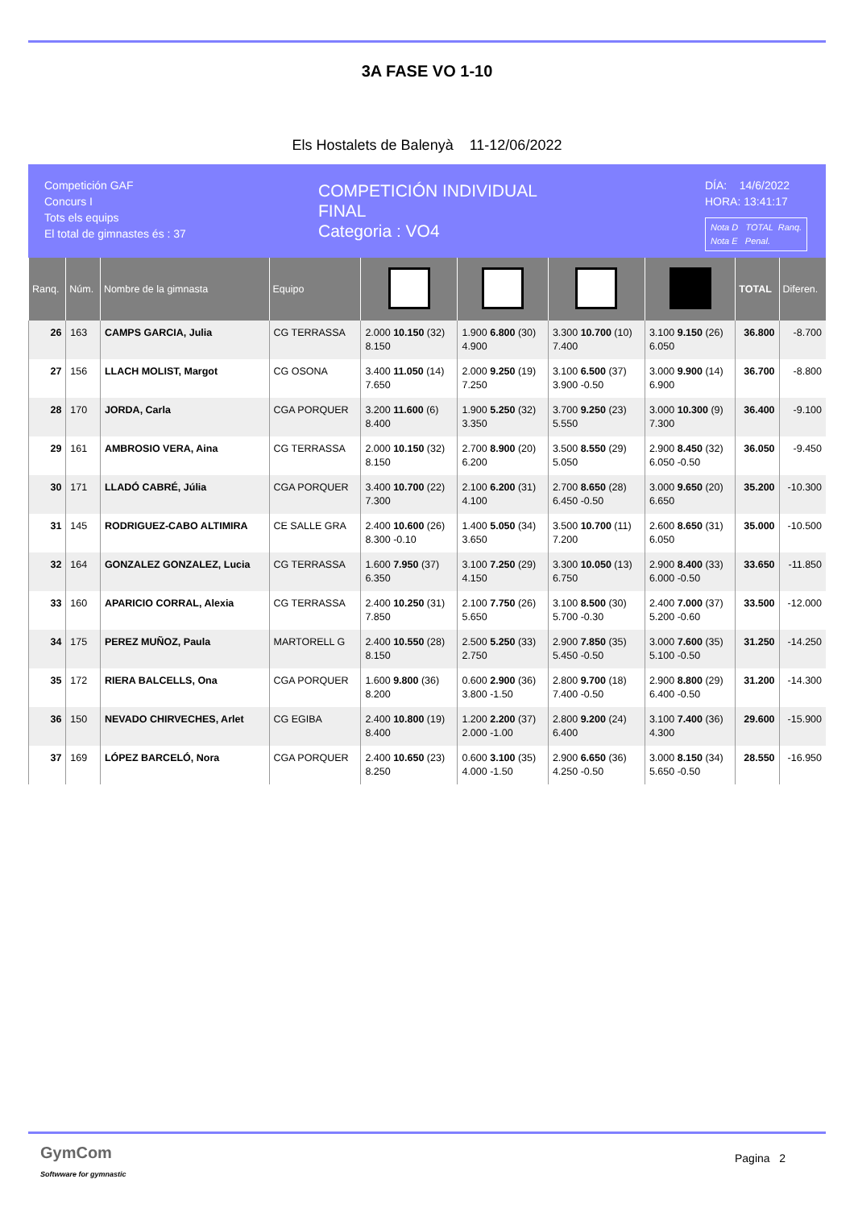3A FASE VO 1-10
Els Hostalets de Balenyà 11-12/06/2022
Competición GAF
Concurs I
Tots els equips
El total de gimnastes és : 37
COMPETICIÓN INDIVIDUAL
FINAL
Categoria : VO4
DÍA: 14/6/2022
HORA: 13:41:17
Nota D TOTAL Ranq.
Nota E Penal.
| Ranq. | Núm. | Nombre de la gimnasta | Equipo | | | | | TOTAL | Diferen. |
| --- | --- | --- | --- | --- | --- | --- | --- | --- | --- |
| 26 | 163 | CAMPS GARCIA, Julia | CG TERRASSA | 2.000 10.150 (32) 8.150 | 1.900 6.800 (30) 4.900 | 3.300 10.700 (10) 7.400 | 3.100 9.150 (26) 6.050 | 36.800 | -8.700 |
| 27 | 156 | LLACH MOLIST, Margot | CG OSONA | 3.400 11.050 (14) 7.650 | 2.000 9.250 (19) 7.250 | 3.100 6.500 (37) 3.900 -0.50 | 3.000 9.900 (14) 6.900 | 36.700 | -8.800 |
| 28 | 170 | JORDA, Carla | CGA PORQUER | 3.200 11.600 (6) 8.400 | 1.900 5.250 (32) 3.350 | 3.700 9.250 (23) 5.550 | 3.000 10.300 (9) 7.300 | 36.400 | -9.100 |
| 29 | 161 | AMBROSIO VERA, Aina | CG TERRASSA | 2.000 10.150 (32) 8.150 | 2.700 8.900 (20) 6.200 | 3.500 8.550 (29) 5.050 | 2.900 8.450 (32) 6.050 -0.50 | 36.050 | -9.450 |
| 30 | 171 | LLADÓ CABRÉ, Júlia | CGA PORQUER | 3.400 10.700 (22) 7.300 | 2.100 6.200 (31) 4.100 | 2.700 8.650 (28) 6.450 -0.50 | 3.000 9.650 (20) 6.650 | 35.200 | -10.300 |
| 31 | 145 | RODRIGUEZ-CABO ALTIMIRA | CE SALLE GRA | 2.400 10.600 (26) 8.300 -0.10 | 1.400 5.050 (34) 3.650 | 3.500 10.700 (11) 7.200 | 2.600 8.650 (31) 6.050 | 35.000 | -10.500 |
| 32 | 164 | GONZALEZ GONZALEZ, Lucia | CG TERRASSA | 1.600 7.950 (37) 6.350 | 3.100 7.250 (29) 4.150 | 3.300 10.050 (13) 6.750 | 2.900 8.400 (33) 6.000 -0.50 | 33.650 | -11.850 |
| 33 | 160 | APARICIO CORRAL, Alexia | CG TERRASSA | 2.400 10.250 (31) 7.850 | 2.100 7.750 (26) 5.650 | 3.100 8.500 (30) 5.700 -0.30 | 2.400 7.000 (37) 5.200 -0.60 | 33.500 | -12.000 |
| 34 | 175 | PEREZ MUÑOZ, Paula | MARTORELL G | 2.400 10.550 (28) 8.150 | 2.500 5.250 (33) 2.750 | 2.900 7.850 (35) 5.450 -0.50 | 3.000 7.600 (35) 5.100 -0.50 | 31.250 | -14.250 |
| 35 | 172 | RIERA BALCELLS, Ona | CGA PORQUER | 1.600 9.800 (36) 8.200 | 0.600 2.900 (36) 3.800 -1.50 | 2.800 9.700 (18) 7.400 -0.50 | 2.900 8.800 (29) 6.400 -0.50 | 31.200 | -14.300 |
| 36 | 150 | NEVADO CHIRVECHES, Arlet | CG EGIBA | 2.400 10.800 (19) 8.400 | 1.200 2.200 (37) 2.000 -1.00 | 2.800 9.200 (24) 6.400 | 3.100 7.400 (36) 4.300 | 29.600 | -15.900 |
| 37 | 169 | LÓPEZ BARCELÓ, Nora | CGA PORQUER | 2.400 10.650 (23) 8.250 | 0.600 3.100 (35) 4.000 -1.50 | 2.900 6.650 (36) 4.250 -0.50 | 3.000 8.150 (34) 5.650 -0.50 | 28.550 | -16.950 |
GymCom
Softwware for gymnastic
Pagina 2